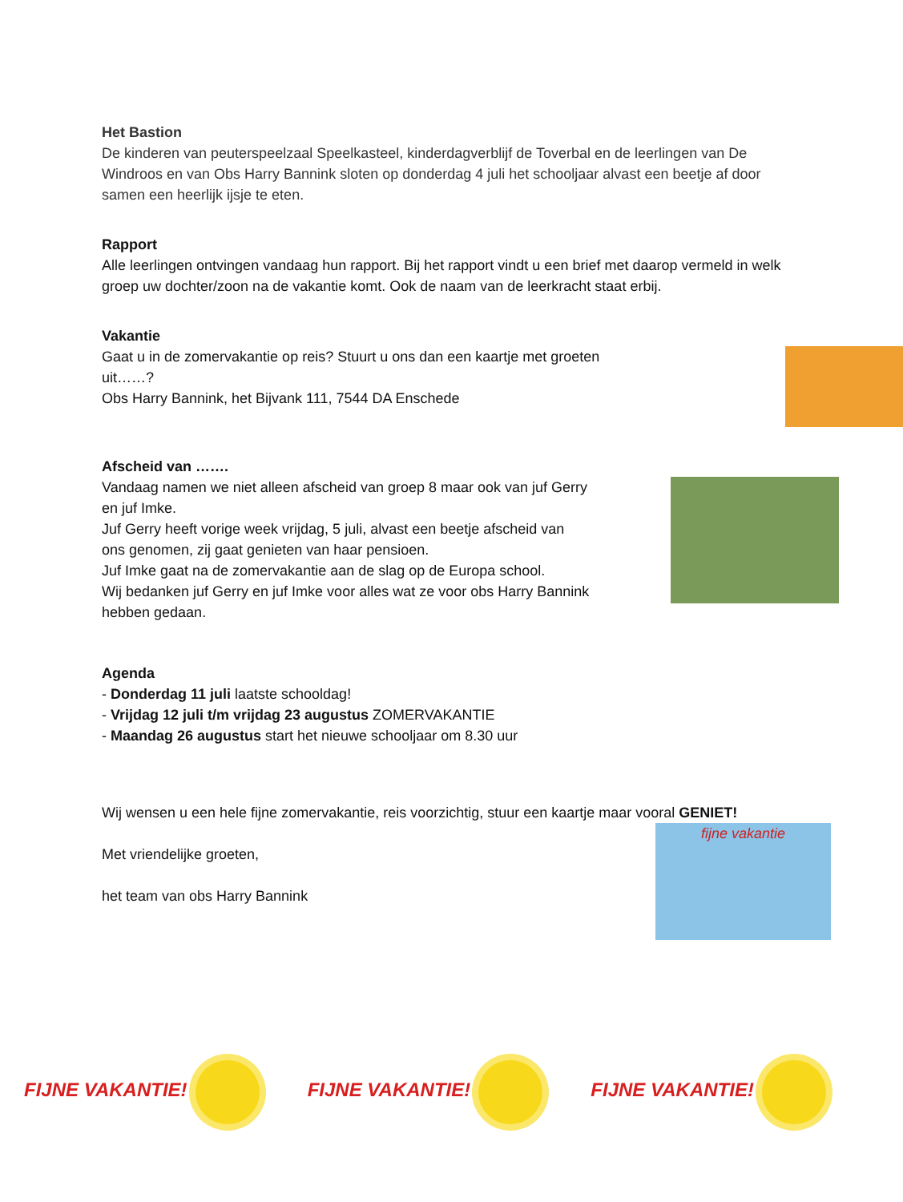Het Bastion
De kinderen van peuterspeelzaal Speelkasteel, kinderdagverblijf de Toverbal en de leerlingen van De Windroos en van Obs Harry Bannink sloten op donderdag 4 juli het schooljaar alvast een beetje af door samen een heerlijk ijsje te eten.
Rapport
Alle leerlingen ontvingen vandaag hun rapport. Bij het rapport vindt u een brief met daarop vermeld in welk groep uw dochter/zoon na de vakantie komt. Ook de naam van de leerkracht staat erbij.
Vakantie
Gaat u in de zomervakantie op reis? Stuurt u ons dan een kaartje met groeten uit……?
Obs Harry Bannink, het Bijvank 111, 7544 DA Enschede
Afscheid van …….
Vandaag namen we niet alleen afscheid van groep 8 maar ook van juf Gerry en juf Imke.
Juf Gerry heeft vorige week vrijdag, 5 juli, alvast een beetje afscheid van ons genomen, zij gaat genieten van haar pensioen.
Juf Imke gaat na de zomervakantie aan de slag op de Europa school.
Wij bedanken juf Gerry en juf Imke voor alles wat ze voor obs Harry Bannink hebben gedaan.
Agenda
- Donderdag 11 juli laatste schooldag!
- Vrijdag 12 juli t/m vrijdag 23 augustus ZOMERVAKANTIE
- Maandag 26 augustus start het nieuwe schooljaar om 8.30 uur
Wij wensen u een hele fijne zomervakantie, reis voorzichtig, stuur een kaartje maar vooral GENIET!
Met vriendelijke groeten,
het team van obs Harry Bannink
fijne vakantie
FIJNE VAKANTIE! FIJNE VAKANTIE! FIJNE VAKANTIE!